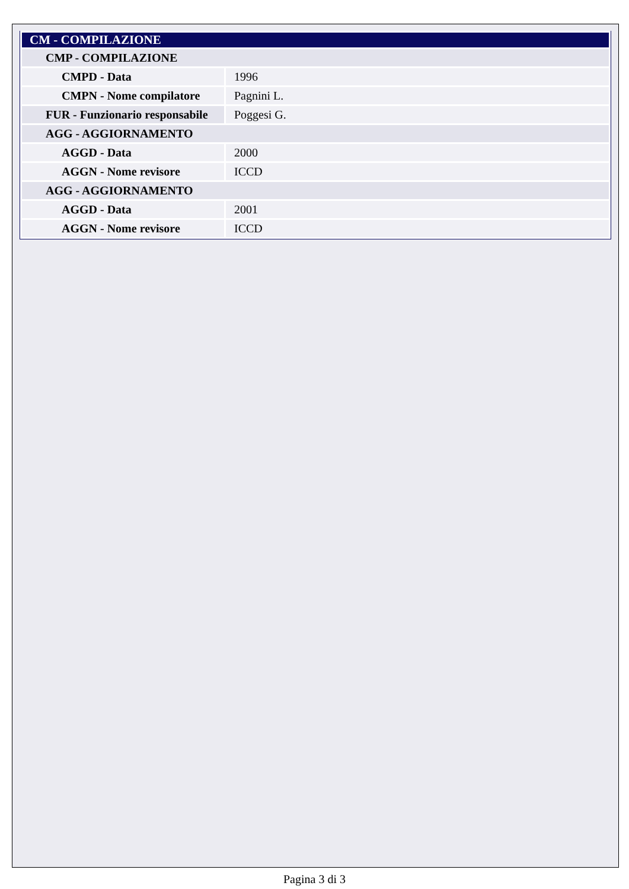| CM - COMPILAZIONE | |
| CMP - COMPILAZIONE | |
| CMPD - Data | 1996 |
| CMPN - Nome compilatore | Pagnini L. |
| FUR - Funzionario responsabile | Poggesi G. |
| AGG - AGGIORNAMENTO | |
| AGGD - Data | 2000 |
| AGGN - Nome revisore | ICCD |
| AGG - AGGIORNAMENTO | |
| AGGD - Data | 2001 |
| AGGN - Nome revisore | ICCD |
Pagina 3 di 3